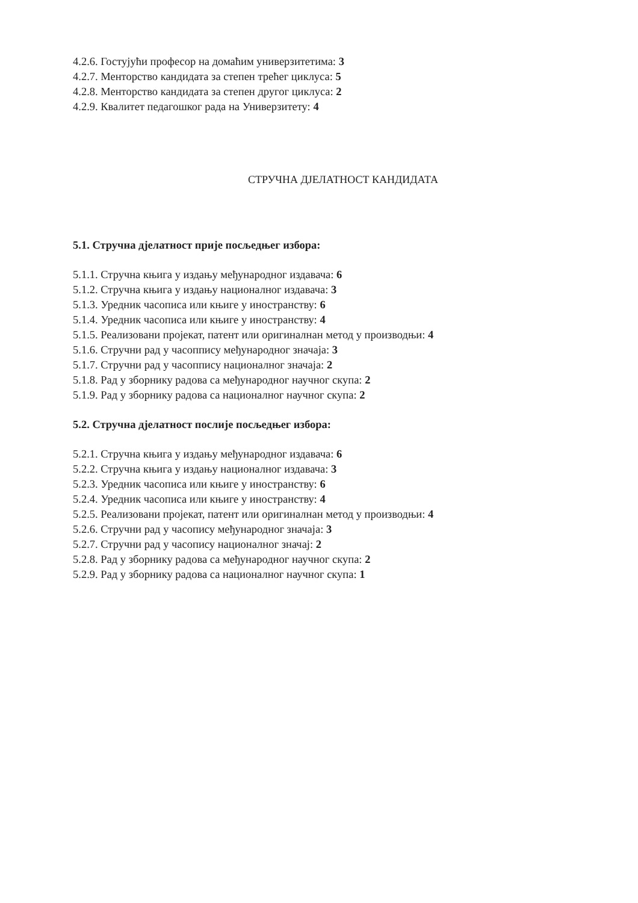4.2.6. Гостујући професор на домаћим универзитетима: 3
4.2.7. Менторство кандидата за степен трећег циклуса: 5
4.2.8. Менторство кандидата за степен другог циклуса: 2
4.2.9. Квалитет педагошког рада на Универзитету: 4
СТРУЧНА ДЈЕЛАТНОСТ КАНДИДАТА
5.1. Стручна дјелатност прије посљедњег избора:
5.1.1. Стручна књига у издању међународног издавача: 6
5.1.2. Стручна књига у издању националног издавача: 3
5.1.3. Уредник часописа или књиге у иностранству: 6
5.1.4. Уредник часописа или књиге у иностранству: 4
5.1.5. Реализовани пројекат, патент или оригиналнан метод у производњи: 4
5.1.6. Стручни рад у часоппису међународног значаја: 3
5.1.7. Стручни рад у часоппису националног значаја: 2
5.1.8. Рад у зборнику радова са међународног научног скупа: 2
5.1.9. Рад у зборнику радова са националног научног скупа: 2
5.2. Стручна дјелатност послије посљедњег избора:
5.2.1. Стручна књига у издању међународног издавача: 6
5.2.2. Стручна књига у издању националног издавача: 3
5.2.3. Уредник часописа или књиге у иностранству: 6
5.2.4. Уредник часописа или књиге у иностранству: 4
5.2.5. Реализовани пројекат, патент или оригиналнан метод у производњи: 4
5.2.6. Стручни рад у часопису међународног значаја: 3
5.2.7. Стручни рад у часопису националног значај: 2
5.2.8. Рад у зборнику радова са међународног научног скупа: 2
5.2.9. Рад у зборнику радова са националног научног скупа: 1